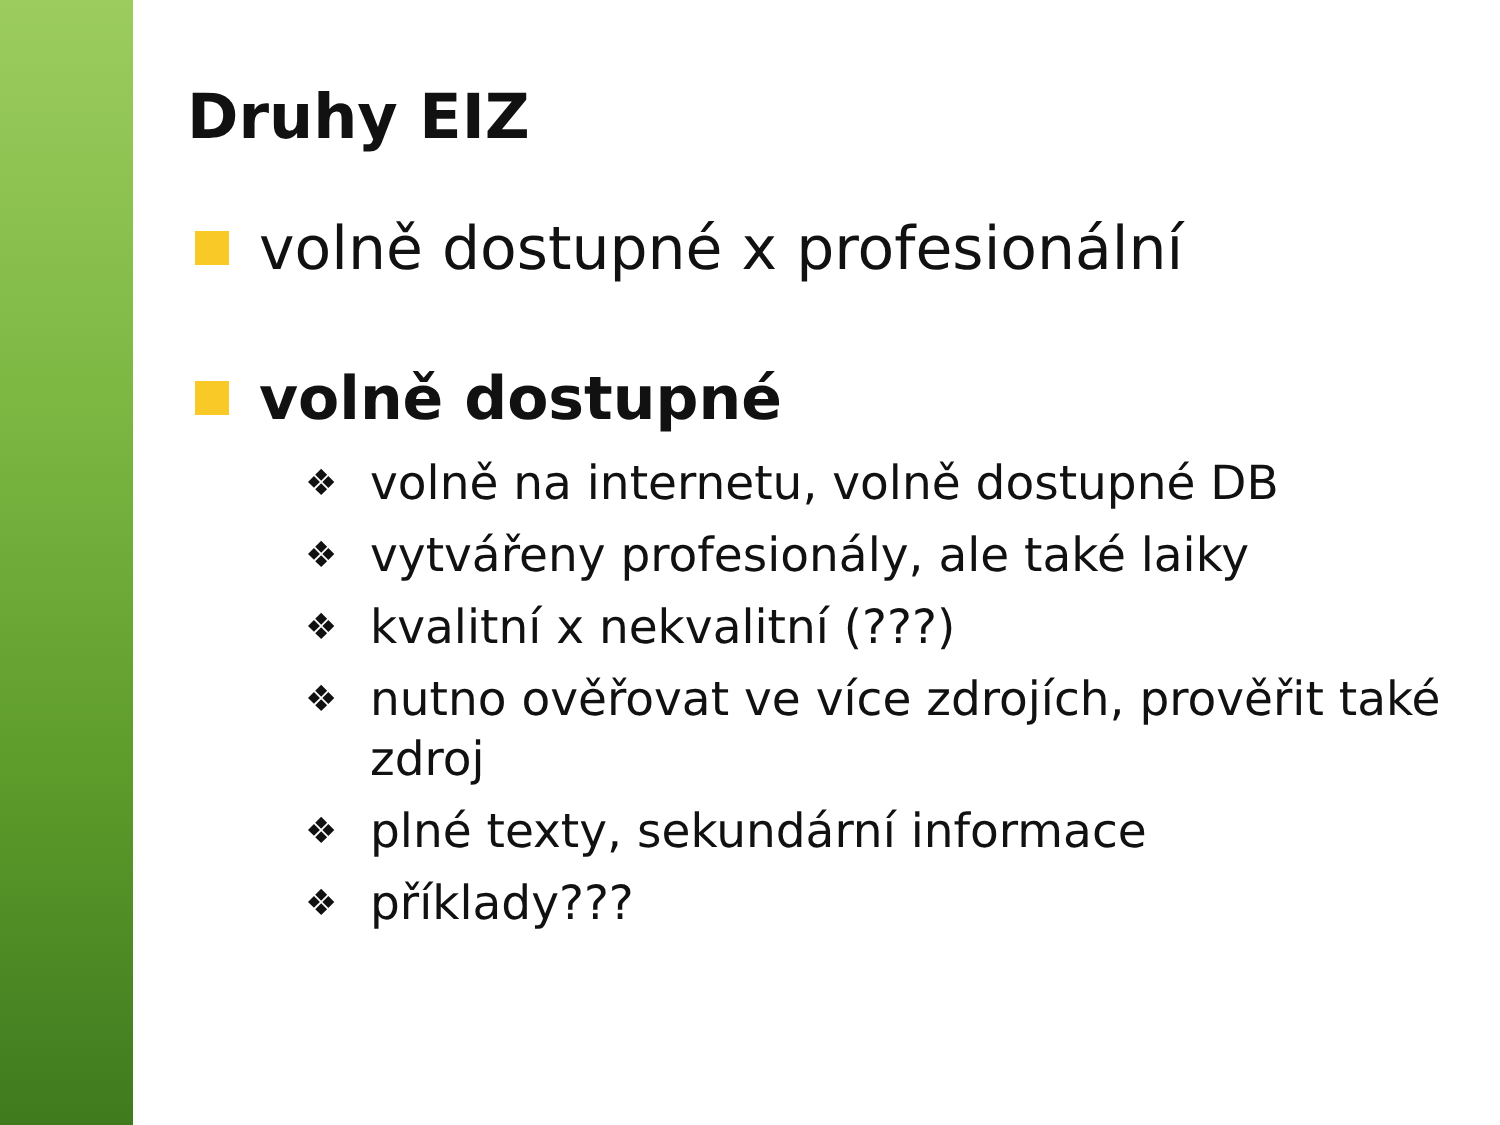Druhy EIZ
volně dostupné x profesionální
volně dostupné
❖ volně na internetu, volně dostupné DB
❖ vytvářeny profesionály, ale také laiky
❖ kvalitní x nekvalitní (???)
❖ nutno ověřovat ve více zdrojích, prověřit také zdroj
❖ plné texty, sekundární informace
❖ příklady???